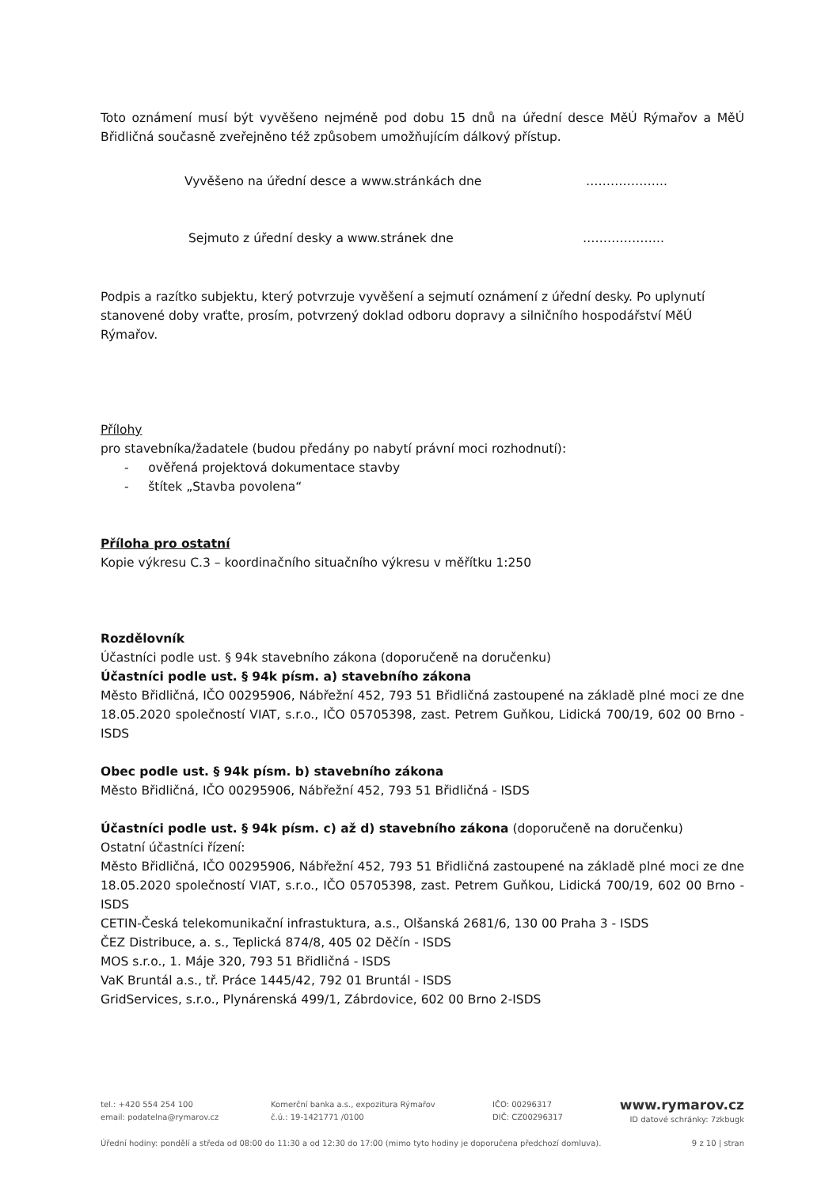Toto oznámení musí být vyvěšeno nejméně pod dobu 15 dnů na úřední desce MěÚ Rýmařov a MěÚ Břidličná současně zveřejněno též způsobem umožňujícím dálkový přístup.
Vyvěšeno na úřední desce a www.stránkách dne ………………..
Sejmuto z úřední desky a www.stránek dne ………………..
Podpis a razítko subjektu, který potvrzuje vyvěšení a sejmutí oznámení z úřední desky. Po uplynutí stanovené doby vraťte, prosím, potvrzený doklad odboru dopravy a silničního hospodářství MěÚ Rýmařov.
Přílohy
pro stavebníka/žadatele (budou předány po nabytí právní moci rozhodnutí):
- ověřená projektová dokumentace stavby
- štítek „Stavba povolena“
Příloha pro ostatní
Kopie výkresu C.3 – koordinačního situačního výkresu v měřítku 1:250
Rozdělovník
Účastníci podle ust. § 94k stavebního zákona (doporučeně na doručenku)
Účastníci podle ust. § 94k písm. a) stavebního zákona
Město Břidličná, IČO 00295906, Nábřežní 452, 793 51 Břidličná zastoupené na základě plné moci ze dne 18.05.2020 společností VIAT, s.r.o., IČO 05705398, zast. Petrem Guňkou, Lidická 700/19, 602 00 Brno - ISDS
Obec podle ust. § 94k písm. b) stavebního zákona
Město Břidličná, IČO 00295906, Nábřežní 452, 793 51 Břidličná - ISDS
Účastníci podle ust. § 94k písm. c) až d) stavebního zákona (doporučeně na doručenku)
Ostatní účastníci řízení:
Město Břidličná, IČO 00295906, Nábřežní 452, 793 51 Břidličná zastoupené na základě plné moci ze dne 18.05.2020 společností VIAT, s.r.o., IČO 05705398, zast. Petrem Guňkou, Lidická 700/19, 602 00 Brno - ISDS
CETIN-Česká telekomunikační infrastuktura, a.s., Olšanská 2681/6, 130 00 Praha 3 - ISDS
ČEZ Distribuce, a. s., Teplická 874/8, 405 02 Děčín - ISDS
MOS s.r.o., 1. Máje 320, 793 51 Břidličná - ISDS
VaK Bruntál a.s., tř. Práce 1445/42, 792 01 Bruntál - ISDS
GridServices, s.r.o., Plynárenská 499/1, Zábrdovice, 602 00 Brno 2-ISDS
tel.: +420 554 254 100
email: podatelna@rymarov.cz
Komerční banka a.s., expozitura Rýmařov
č.ú.: 19-1421771 /0100
IČO: 00296317
DIČ: CZ00296317
www.rymarov.cz
ID datové schránky: 7zkbugk
Úřední hodiny: pondělí a středa od 08:00 do 11:30 a od 12:30 do 17:00 (mimo tyto hodiny je doporučena předchozí domluva). 9 z 10 | stran